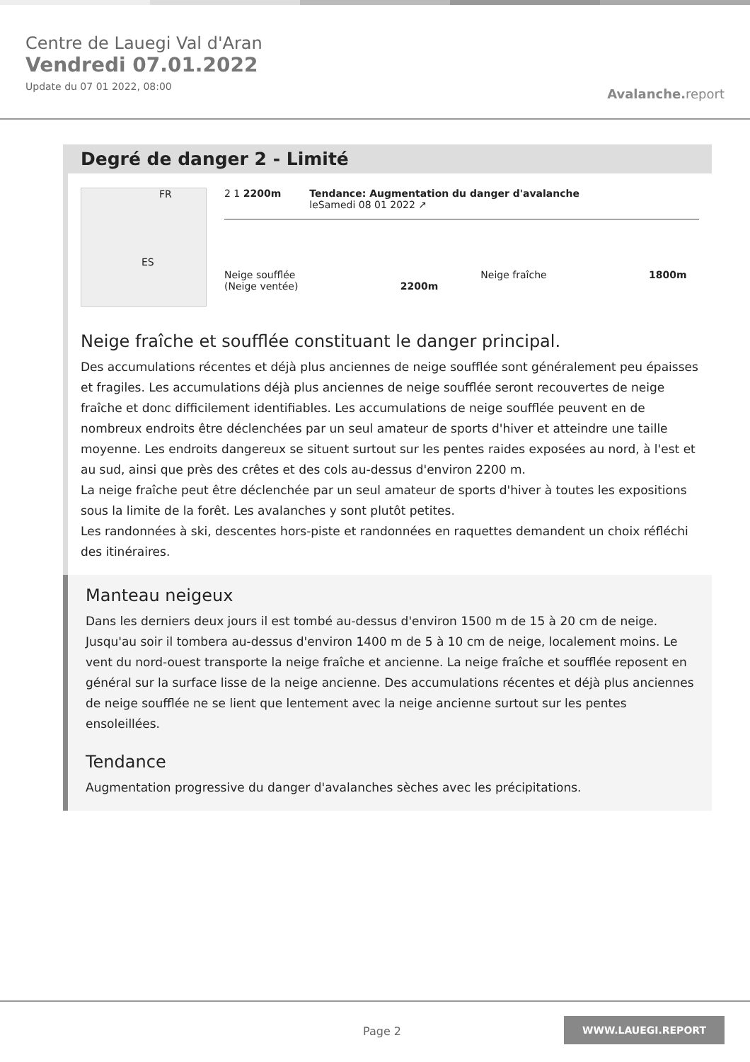Centre de Lauegi Val d'Aran
Vendredi 07.01.2022
Update du 07 01 2022, 08:00
Avalanche. report
Degré de danger 2 - Limité
FR
ES
2 1 2200m Tendance: Augmentation du danger d'avalanche
leSamedi 08 01 2022 ↗
Neige soufflée
(Neige ventée) 2200m
Neige fraîche 1800m
Neige fraîche et soufflée constituant le danger principal.
Des accumulations récentes et déjà plus anciennes de neige soufflée sont généralement peu épaisses et fragiles. Les accumulations déjà plus anciennes de neige soufflée seront recouvertes de neige fraîche et donc difficilement identifiables. Les accumulations de neige soufflée peuvent en de nombreux endroits être déclenchées par un seul amateur de sports d'hiver et atteindre une taille moyenne. Les endroits dangereux se situent surtout sur les pentes raides exposées au nord, à l'est et au sud, ainsi que près des crêtes et des cols au-dessus d'environ 2200 m.
La neige fraîche peut être déclenchée par un seul amateur de sports d'hiver à toutes les expositions sous la limite de la forêt. Les avalanches y sont plutôt petites.
Les randonnées à ski, descentes hors-piste et randonnées en raquettes demandent un choix réfléchi des itinéraires.
Manteau neigeux
Dans les derniers deux jours il est tombé au-dessus d'environ 1500 m de 15 à 20 cm de neige. Jusqu'au soir il tombera au-dessus d'environ 1400 m de 5 à 10 cm de neige, localement moins. Le vent du nord-ouest transporte la neige fraîche et ancienne. La neige fraîche et soufflée reposent en général sur la surface lisse de la neige ancienne. Des accumulations récentes et déjà plus anciennes de neige soufflée ne se lient que lentement avec la neige ancienne surtout sur les pentes ensoleillées.
Tendance
Augmentation progressive du danger d'avalanches sèches avec les précipitations.
Page 2 WWW.LAUEGI.REPORT